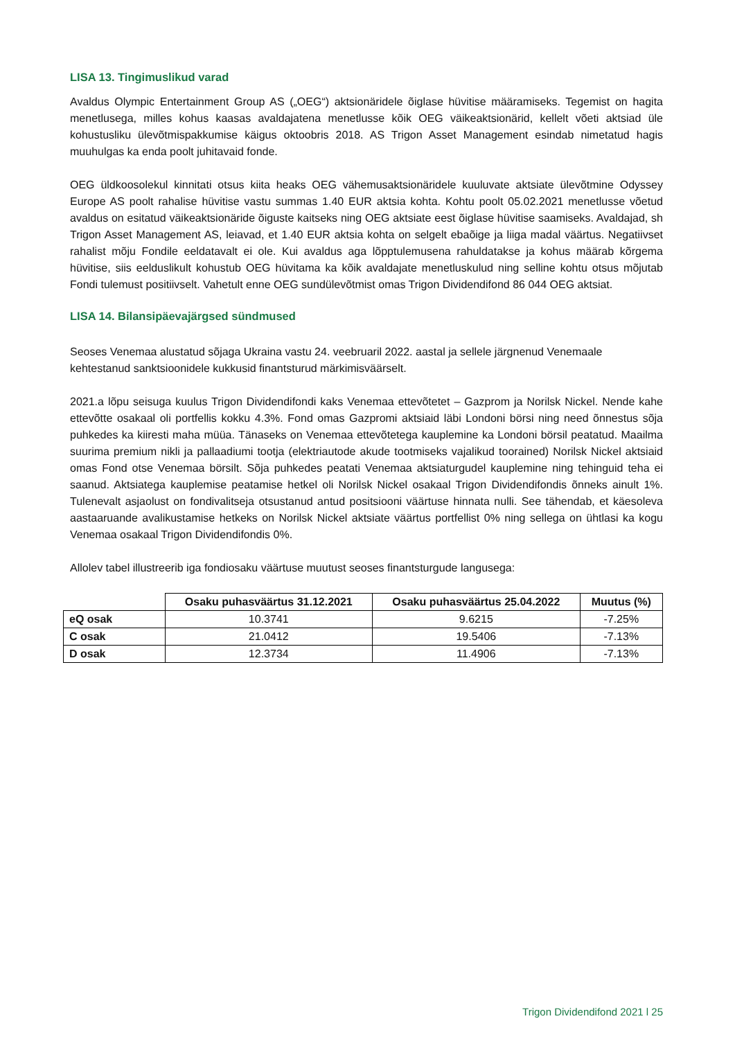LISA 13. Tingimuslikud varad
Avaldus Olympic Entertainment Group AS („OEG“) aktsionäridele õiglase hüvitise määramiseks. Tegemist on hagita menetlusega, milles kohus kaasas avaldajatena menetlusse kõik OEG väikeaktsionärid, kellelt võeti aktsiad üle kohustusliku ülevõtmispakkumise käigus oktoobris 2018. AS Trigon Asset Management esindab nimetatud hagis muuhulgas ka enda poolt juhitavaid fonde.
OEG üldkoosolekul kinnitati otsus kiita heaks OEG vähemusaktsionäridele kuuluvate aktsiate ülevõtmine Odyssey Europe AS poolt rahalise hüvitise vastu summas 1.40 EUR aktsia kohta. Kohtu poolt 05.02.2021 menetlusse võetud avaldus on esitatud väikeaktsionäride õiguste kaitseks ning OEG aktsiate eest õiglase hüvitise saamiseks. Avaldajad, sh Trigon Asset Management AS, leiavad, et 1.40 EUR aktsia kohta on selgelt ebaõige ja liiga madal väärtus. Negatiivset rahalist mõju Fondile eeldatavalt ei ole. Kui avaldus aga lõpptulemusena rahuldatakse ja kohus määrab kõrgema hüvitise, siis eelduslikult kohustub OEG hüvitama ka kõik avaldajate menetluskulud ning selline kohtu otsus mõjutab Fondi tulemust positiivselt. Vahetult enne OEG sundülevõtmist omas Trigon Dividendifond 86 044 OEG aktsiat.
LISA 14. Bilansipäevajärgsed sündmused
Seoses Venemaa alustatud sõjaga Ukraina vastu 24. veebruaril 2022. aastal ja sellele järgnenud Venemaale kehtestanud sanktsioonidele kukkusid finantsturud märkimisväärselt.
2021.a lõpu seisuga kuulus Trigon Dividendifondi kaks Venemaa ettevõtetet – Gazprom ja Norilsk Nickel. Nende kahe ettevõtte osakaal oli portfellis kokku 4.3%. Fond omas Gazpromi aktsiaid läbi Londoni börsi ning need õnnestus sõja puhkedes ka kiiresti maha müüa. Tänaseks on Venemaa ettevõtetega kauplemine ka Londoni börsil peatatud. Maailma suurima premium nikli ja pallaadiumi tootja (elektriautode akude tootmiseks vajalikud toorained) Norilsk Nickel aktsiaid omas Fond otse Venemaa börsilt. Sõja puhkedes peatati Venemaa aktsiaturgudel kauplemine ning tehinguid teha ei saanud. Aktsiatega kauplemise peatamise hetkel oli Norilsk Nickel osakaal Trigon Dividendifondis õnneks ainult 1%. Tulenevalt asjaolust on fondivalitseja otsustanud antud positsiooni väärtuse hinnata nulli. See tähendab, et käesoleva aastaaruande avalikustamise hetkeks on Norilsk Nickel aktsiate väärtus portfellist 0% ning sellega on ühtlasi ka kogu Venemaa osakaal Trigon Dividendifondis 0%.
Allolev tabel illustreerib iga fondiosaku väärtuse muutust seoses finantsturgude langusega:
| | Osaku puhasväärtus 31.12.2021 | Osaku puhasväärtus 25.04.2022 | Muutus (%) |
| --- | --- | --- | --- |
| eQ osak | 10.3741 | 9.6215 | -7.25% |
| C osak | 21.0412 | 19.5406 | -7.13% |
| D osak | 12.3734 | 11.4906 | -7.13% |
Trigon Dividendifond 2021 l 25